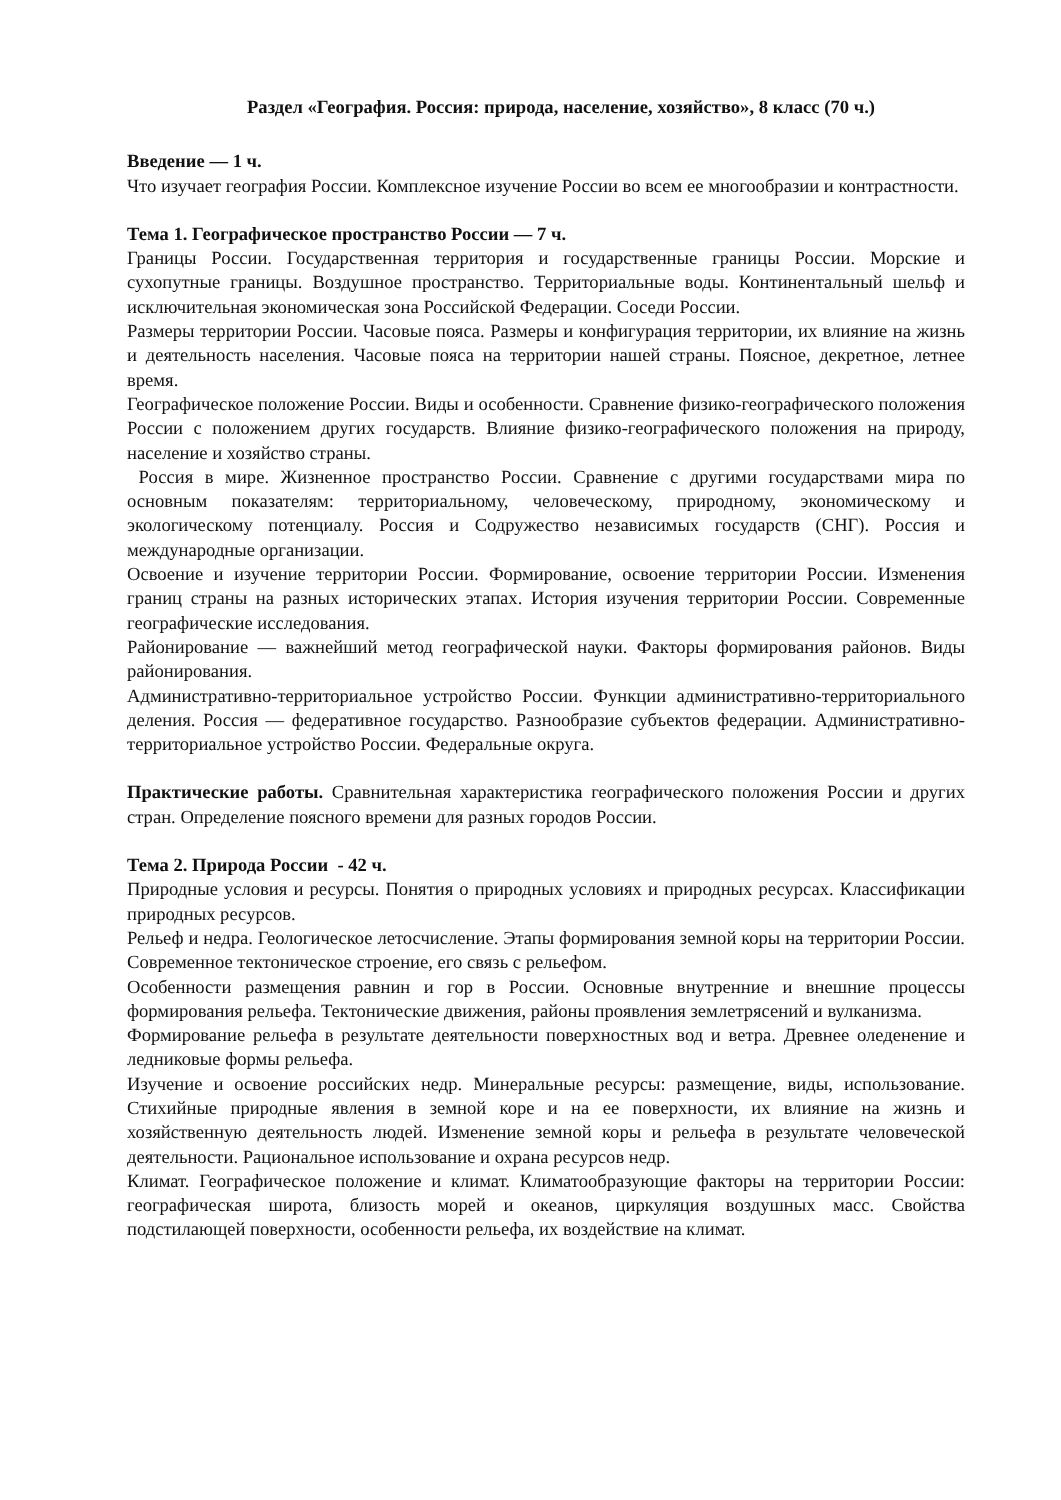Раздел «География. Россия: природа, население, хозяйство», 8 класс (70 ч.)
Введение — 1 ч.
Что изучает география России. Комплексное изучение России во всем ее многообразии и контрастности.
Тема 1. Географическое пространство России — 7 ч.
Границы России. Государственная территория и государственные границы России. Морские и сухопутные границы. Воздушное пространство. Территориальные воды. Континентальный шельф и исключительная экономическая зона Российской Федерации. Соседи России.
Размеры территории России. Часовые пояса. Размеры и конфигурация территории, их влияние на жизнь и деятельность населения. Часовые пояса на территории нашей страны. Поясное, декретное, летнее время.
Географическое положение России. Виды и особенности. Сравнение физико-географического положения России с положением других государств. Влияние физико-географического положения на природу, население и хозяйство страны.
Россия в мире. Жизненное пространство России. Сравнение с другими государствами мира по основным показателям: территориальному, человеческому, природному, экономическому и экологическому потенциалу. Россия и Содружество независимых государств (СНГ). Россия и международные организации.
Освоение и изучение территории России. Формирование, освоение территории России. Изменения границ страны на разных исторических этапах. История изучения территории России. Современные географические исследования.
Районирование — важнейший метод географической науки. Факторы формирования районов. Виды районирования.
Административно-территориальное устройство России. Функции административно-территориального деления. Россия — федеративное государство. Разнообразие субъектов федерации. Административно-территориальное устройство России. Федеральные округа.
Практические работы. Сравнительная характеристика географического положения России и других стран. Определение поясного времени для разных городов России.
Тема 2. Природа России - 42 ч.
Природные условия и ресурсы. Понятия о природных условиях и природных ресурсах. Классификации природных ресурсов.
Рельеф и недра. Геологическое летосчисление. Этапы формирования земной коры на территории России. Современное тектоническое строение, его связь с рельефом.
Особенности размещения равнин и гор в России. Основные внутренние и внешние процессы формирования рельефа. Тектонические движения, районы проявления землетрясений и вулканизма.
Формирование рельефа в результате деятельности поверхностных вод и ветра. Древнее оледенение и ледниковые формы рельефа.
Изучение и освоение российских недр. Минеральные ресурсы: размещение, виды, использование. Стихийные природные явления в земной коре и на ее поверхности, их влияние на жизнь и хозяйственную деятельность людей. Изменение земной коры и рельефа в результате человеческой деятельности. Рациональное использование и охрана ресурсов недр.
Климат. Географическое положение и климат. Климатообразующие факторы на территории России: географическая широта, близость морей и океанов, циркуляция воздушных масс. Свойства подстилающей поверхности, особенности рельефа, их воздействие на климат.